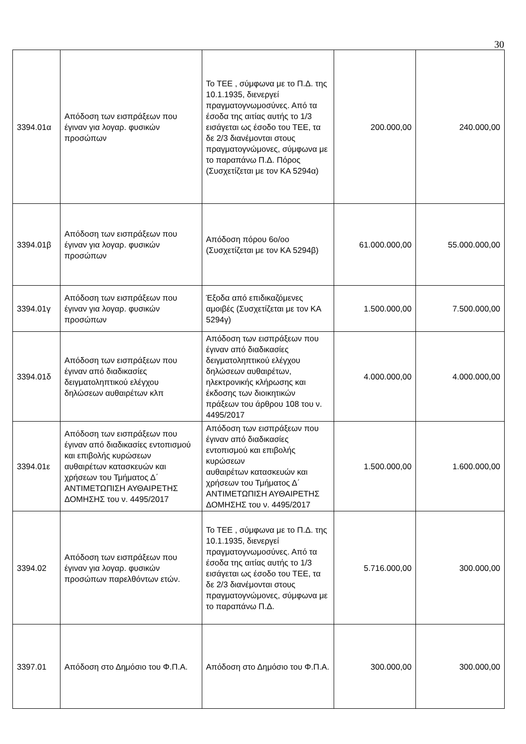30
| 3394.01α | Απόδοση των εισπράξεων που έγιναν για λογαρ. φυσικών προσώπων | Το ΤΕΕ , σύμφωνα με το Π.Δ. της 10.1.1935, διενεργεί πραγματογνωμοσύνες. Από τα έσοδα της αιτίας αυτής το 1/3 εισάγεται ως έσοδο του ΤΕΕ, τα δε 2/3 διανέμονται στους πραγματογνώμονες, σύμφωνα με το παραπάνω Π.Δ. Πόρος (Συσχετίζεται με τον ΚΑ 5294α) | 200.000,00 | 240.000,00 |
| 3394.01β | Απόδοση των εισπράξεων που έγιναν για λογαρ. φυσικών προσώπων | Απόδοση πόρου 6ο/οο (Συσχετίζεται με τον ΚΑ 5294β) | 61.000.000,00 | 55.000.000,00 |
| 3394.01γ | Απόδοση των εισπράξεων που έγιναν για λογαρ. φυσικών προσώπων | Έξοδα από επιδικαζόμενες αμοιβές (Συσχετίζεται με τον ΚΑ 5294γ) | 1.500.000,00 | 7.500.000,00 |
| 3394.01δ | Απόδοση των εισπράξεων που έγιναν από διαδικασίες δειγματοληπτικού ελέγχου δηλώσεων αυθαιρέτων κλπ | Απόδοση των εισπράξεων που έγιναν από διαδικασίες δειγματοληπτικού ελέγχου δηλώσεων αυθαιρέτων, ηλεκτρονικής κλήρωσης και έκδοσης των διοικητικών πράξεων του άρθρου 108 του ν. 4495/2017 | 4.000.000,00 | 4.000.000,00 |
| 3394.01ε | Απόδοση των εισπράξεων που έγιναν από διαδικασίες εντοπισμού και επιβολής κυρώσεων αυθαιρέτων κατασκευών και χρήσεων του Τμήματος Δ΄ ΑΝΤΙΜΕΤΩΠΙΣΗ ΑΥΘΑΙΡΕΤΗΣ ΔΟΜΗΣΗΣ του ν. 4495/2017 | Απόδοση των εισπράξεων που έγιναν από διαδικασίες εντοπισμού και επιβολής κυρώσεων αυθαιρέτων κατασκευών και χρήσεων του Τμήματος Δ΄ ΑΝΤΙΜΕΤΩΠΙΣΗ ΑΥΘΑΙΡΕΤΗΣ ΔΟΜΗΣΗΣ του ν. 4495/2017 | 1.500.000,00 | 1.600.000,00 |
| 3394.02 | Απόδοση των εισπράξεων που έγιναν για λογαρ. φυσικών προσώπων παρελθόντων ετών. | Το ΤΕΕ , σύμφωνα με το Π.Δ. της 10.1.1935, διενεργεί πραγματογνωμοσύνες. Από τα έσοδα της αιτίας αυτής το 1/3 εισάγεται ως έσοδο του ΤΕΕ, τα δε 2/3 διανέμονται στους πραγματογνώμονες, σύμφωνα με το παραπάνω Π.Δ. | 5.716.000,00 | 300.000,00 |
| 3397.01 | Απόδοση στο Δημόσιο του Φ.Π.Α. | Απόδοση στο Δημόσιο του Φ.Π.Α. | 300.000,00 | 300.000,00 |